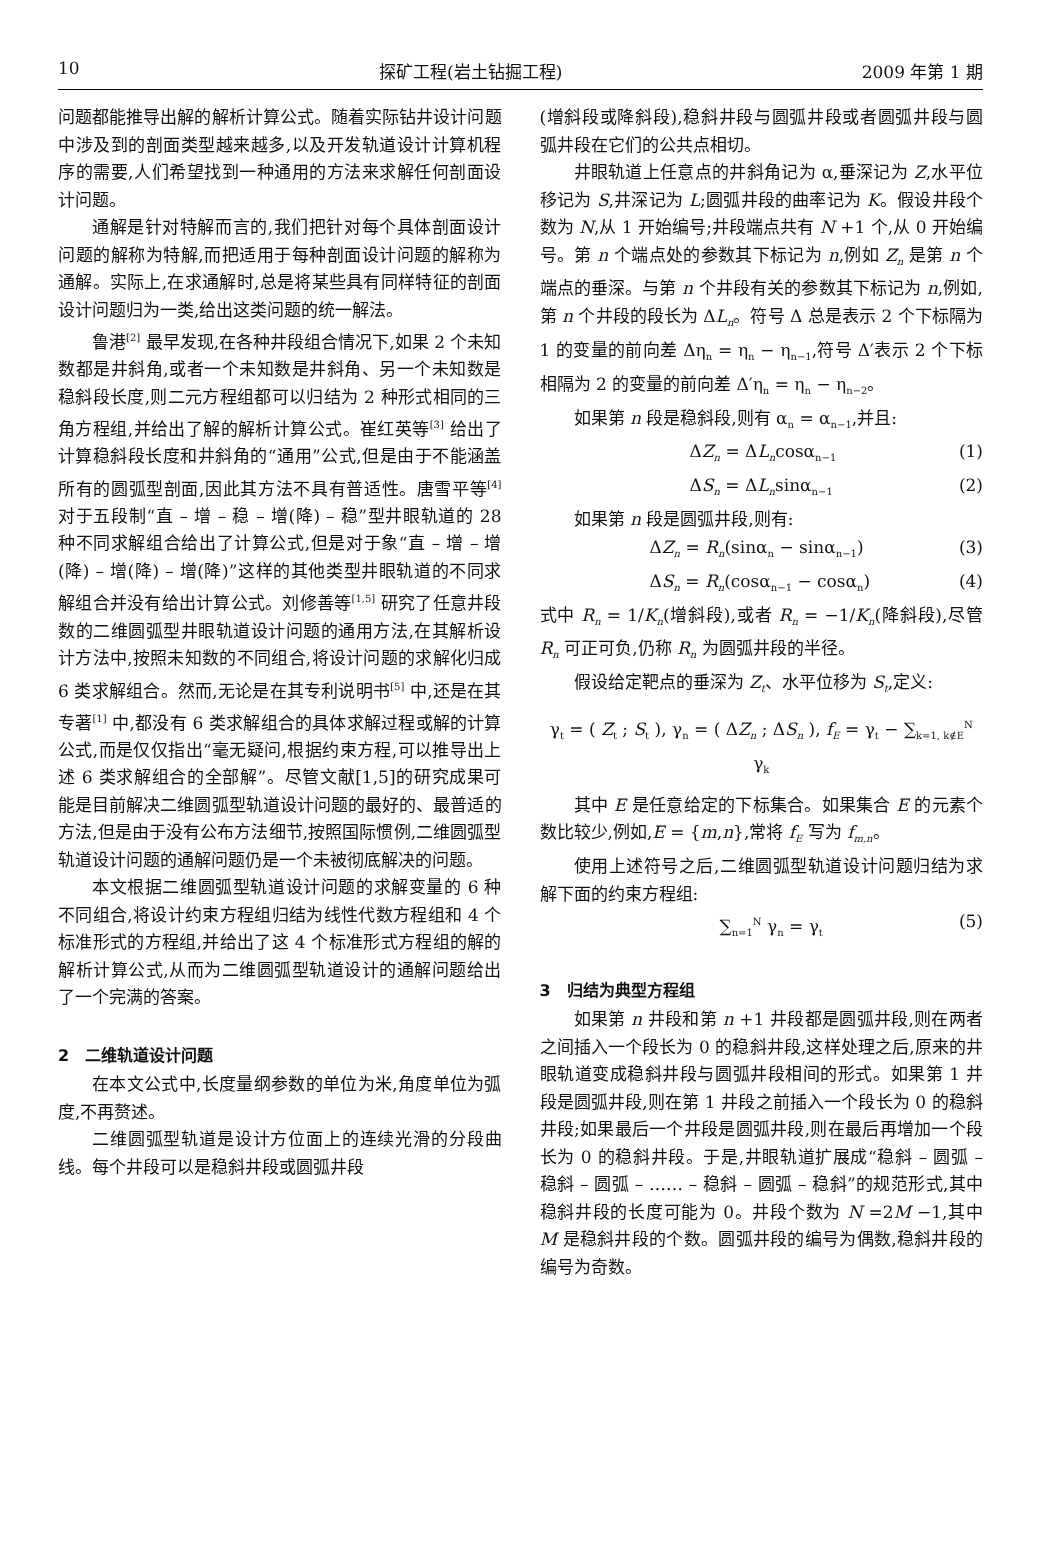10 探矿工程(岩土钻掘工程) 2009 年第 1 期
问题都能推导出解的解析计算公式。随着实际钻井设计问题中涉及到的剖面类型越来越多,以及开发轨道设计计算机程序的需要,人们希望找到一种通用的方法来求解任何剖面设计问题。
通解是针对特解而言的,我们把针对每个具体剖面设计问题的解称为特解,而把适用于每种剖面设计问题的解称为通解。实际上,在求通解时,总是将某些具有同样特征的剖面设计问题归为一类,给出这类问题的统一解法。
鲁港<sup>[2]</sup> 最早发现,在各种井段组合情况下,如果 2 个未知数都是井斜角,或者一个未知数是井斜角、另一个未知数是稳斜段长度,则二元方程组都可以归结为 2 种形式相同的三角方程组,并给出了解的解析计算公式。崔红英等<sup>[3]</sup> 给出了计算稳斜段长度和井斜角的“通用”公式,但是由于不能涵盖所有的圆弧型剖面,因此其方法不具有普适性。唐雪平等<sup>[4]</sup> 对于五段制“直 – 增 – 稳 – 增(降) – 稳”型井眼轨道的 28 种不同求解组合给出了计算公式,但是对于象“直 – 增 – 增(降) – 增(降) – 增(降)”这样的其他类型井眼轨道的不同求解组合并没有给出计算公式。刘修善等<sup>[1,5]</sup> 研究了任意井段数的二维圆弧型井眼轨道设计问题的通用方法,在其解析设计方法中,按照未知数的不同组合,将设计问题的求解化归成 6 类求解组合。然而,无论是在其专利说明书<sup>[5]</sup> 中,还是在其专著<sup>[1]</sup> 中,都没有 6 类求解组合的具体求解过程或解的计算公式,而是仅仅指出“毫无疑问,根据约束方程,可以推导出上述 6 类求解组合的全部解”。尽管文献[1,5]的研究成果可能是目前解决二维圆弧型轨道设计问题的最好的、最普适的方法,但是由于没有公布方法细节,按照国际惯例,二维圆弧型轨道设计问题的通解问题仍是一个未被彻底解决的问题。
本文根据二维圆弧型轨道设计问题的求解变量的 6 种不同组合,将设计约束方程组归结为线性代数方程组和 4 个标准形式的方程组,并给出了这 4 个标准形式方程组的解的解析计算公式,从而为二维圆弧型轨道设计的通解问题给出了一个完满的答案。
2　二维轨道设计问题
在本文公式中,长度量纲参数的单位为米,角度单位为弧度,不再赘述。
二维圆弧型轨道是设计方位面上的连续光滑的分段曲线。每个井段可以是稳斜井段或圆弧井段
(增斜段或降斜段),稳斜井段与圆弧井段或者圆弧井段与圆弧井段在它们的公共点相切。
井眼轨道上任意点的井斜角记为 α,垂深记为 Z,水平位移记为 S,井深记为 L;圆弧井段的曲率记为 K。假设井段个数为 N,从 1 开始编号;井段端点共有 N +1 个,从 0 开始编号。第 n 个端点处的参数其下标记为 n,例如 Z<sub>n</sub> 是第 n 个端点的垂深。与第 n 个井段有关的参数其下标记为 n,例如,第 n 个井段的段长为 ΔL<sub>n</sub>。符号 Δ 总是表示 2 个下标隔为 1 的变量的前向差 Δη<sub>n</sub> = η<sub>n</sub> − η<sub>n−1</sub>,符号 Δ′表示 2 个下标相隔为 2 的变量的前向差 Δ′η<sub>n</sub> = η<sub>n</sub> − η<sub>n−2</sub>。
如果第 n 段是稳斜段,则有 α<sub>n</sub> = α<sub>n−1</sub>,并且:
ΔZ<sub>n</sub> = ΔL<sub>n</sub>cosα<sub>n−1</sub> (1)
ΔS<sub>n</sub> = ΔL<sub>n</sub>sinα<sub>n−1</sub> (2)
如果第 n 段是圆弧井段,则有:
ΔZ<sub>n</sub> = R<sub>n</sub>(sinα<sub>n</sub> − sinα<sub>n−1</sub>) (3)
ΔS<sub>n</sub> = R<sub>n</sub>(cosα<sub>n−1</sub> − cosα<sub>n</sub>) (4)
式中 R<sub>n</sub> = 1/K<sub>n</sub>(增斜段),或者 R<sub>n</sub> = −1/K<sub>n</sub>(降斜段),尽管 R<sub>n</sub> 可正可负,仍称 R<sub>n</sub> 为圆弧井段的半径。
假设给定靶点的垂深为 Z<sub>t</sub>、水平位移为 S<sub>t</sub>,定义:
γ<sub>t</sub> = ( Z<sub>t</sub> ; S<sub>t</sub> ), γ<sub>n</sub> = ( ΔZ<sub>n</sub> ; ΔS<sub>n</sub> ), f<sub>E</sub> = γ<sub>t</sub> − ∑<sub>k=1, k∉E</sub><sup>N</sup> γ<sub>k</sub>
其中 E 是任意给定的下标集合。如果集合 E 的元素个数比较少,例如,E = {m,n},常将 f<sub>E</sub> 写为 f<sub>m,n</sub>。
使用上述符号之后,二维圆弧型轨道设计问题归结为求解下面的约束方程组:
∑<sub>n=1</sub><sup>N</sup> γ<sub>n</sub> = γ<sub>t</sub> (5)
3　归结为典型方程组
如果第 n 井段和第 n +1 井段都是圆弧井段,则在两者之间插入一个段长为 0 的稳斜井段,这样处理之后,原来的井眼轨道变成稳斜井段与圆弧井段相间的形式。如果第 1 井段是圆弧井段,则在第 1 井段之前插入一个段长为 0 的稳斜井段;如果最后一个井段是圆弧井段,则在最后再增加一个段长为 0 的稳斜井段。于是,井眼轨道扩展成“稳斜 – 圆弧 – 稳斜 – 圆弧 – …… – 稳斜 – 圆弧 – 稳斜”的规范形式,其中稳斜井段的长度可能为 0。井段个数为 N =2M −1,其中 M 是稳斜井段的个数。圆弧井段的编号为偶数,稳斜井段的编号为奇数。